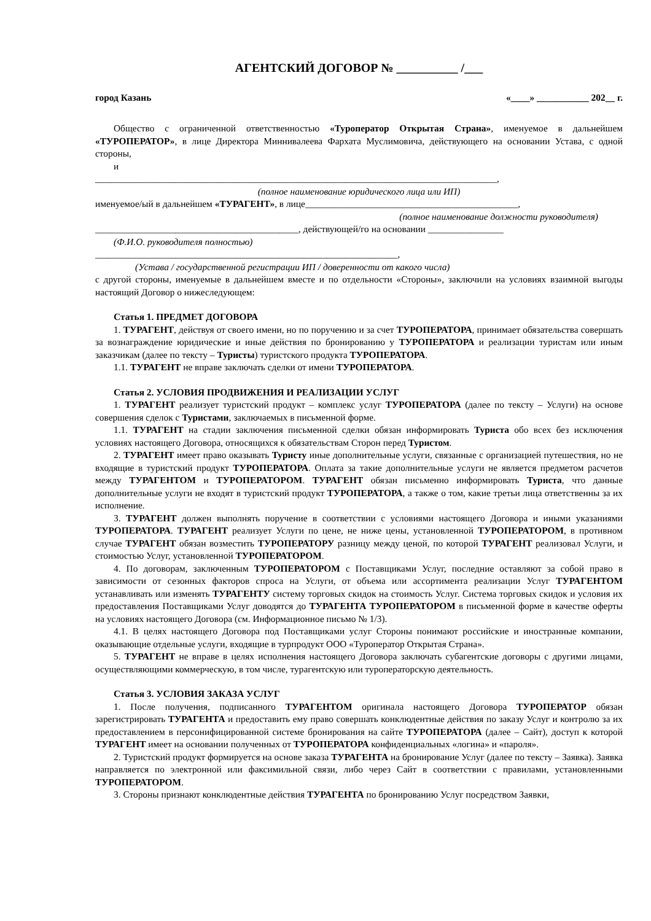АГЕНТСКИЙ ДОГОВОР № __________ /___
город Казань «____» ___________ 202__ г.
Общество с ограниченной ответственностью «Туроператор Открытая Страна», именуемое в дальнейшем «ТУРОПЕРАТОР», в лице Директора Миннивалеева Фархата Муслимовича, действующего на основании Устава, с одной стороны,
и
_____________________________________________________________________________________,
(полное наименование юридического лица или ИП)
именуемое/ый в дальнейшем «ТУРАГЕНТ», в лице_____________________________________________,
(полное наименование должности руководителя)
___________________________________________, действующей/го на основании ________________
(Ф.И.О. руководителя полностью)
________________________________________________________________,
(Устава / государственной регистрации ИП / доверенности от какого числа)
с другой стороны, именуемые в дальнейшем вместе и по отдельности «Стороны», заключили на условиях взаимной выгоды настоящий Договор о нижеследующем:
Статья 1. ПРЕДМЕТ ДОГОВОРА
1. ТУРАГЕНТ, действуя от своего имени, но по поручению и за счет ТУРОПЕРАТОРА, принимает обязательства совершать за вознаграждение юридические и иные действия по бронированию у ТУРОПЕРАТОРА и реализации туристам или иным заказчикам (далее по тексту – Туристы) туристского продукта ТУРОПЕРАТОРА.
1.1. ТУРАГЕНТ не вправе заключать сделки от имени ТУРОПЕРАТОРА.
Статья 2. УСЛОВИЯ ПРОДВИЖЕНИЯ И РЕАЛИЗАЦИИ УСЛУГ
1. ТУРАГЕНТ реализует туристский продукт – комплекс услуг ТУРОПЕРАТОРА (далее по тексту – Услуги) на основе совершения сделок с Туристами, заключаемых в письменной форме.
1.1. ТУРАГЕНТ на стадии заключения письменной сделки обязан информировать Туриста обо всех без исключения условиях настоящего Договора, относящихся к обязательствам Сторон перед Туристом.
2. ТУРАГЕНТ имеет право оказывать Туристу иные дополнительные услуги, связанные с организацией путешествия, но не входящие в туристский продукт ТУРОПЕРАТОРА. Оплата за такие дополнительные услуги не является предметом расчетов между ТУРАГЕНТОМ и ТУРОПЕРАТОРОМ. ТУРАГЕНТ обязан письменно информировать Туриста, что данные дополнительные услуги не входят в туристский продукт ТУРОПЕРАТОРА, а также о том, какие третьи лица ответственны за их исполнение.
3. ТУРАГЕНТ должен выполнять поручение в соответствии с условиями настоящего Договора и иными указаниями ТУРОПЕРАТОРА. ТУРАГЕНТ реализует Услуги по цене, не ниже цены, установленной ТУРОПЕРАТОРОМ, в противном случае ТУРАГЕНТ обязан возместить ТУРОПЕРАТОРУ разницу между ценой, по которой ТУРАГЕНТ реализовал Услуги, и стоимостью Услуг, установленной ТУРОПЕРАТОРОМ.
4. По договорам, заключенным ТУРОПЕРАТОРОМ с Поставщиками Услуг, последние оставляют за собой право в зависимости от сезонных факторов спроса на Услуги, от объема или ассортимента реализации Услуг ТУРАГЕНТОМ устанавливать или изменять ТУРАГЕНТУ систему торговых скидок на стоимость Услуг. Система торговых скидок и условия их предоставления Поставщиками Услуг доводятся до ТУРАГЕНТА ТУРОПЕРАТОРОМ в письменной форме в качестве оферты на условиях настоящего Договора (см. Информационное письмо № 1/3).
4.1. В целях настоящего Договора под Поставщиками услуг Стороны понимают российские и иностранные компании, оказывающие отдельные услуги, входящие в турпродукт ООО «Туроператор Открытая Страна».
5. ТУРАГЕНТ не вправе в целях исполнения настоящего Договора заключать субагентские договоры с другими лицами, осуществляющими коммерческую, в том числе, турагентскую или туроператорскую деятельность.
Статья 3. УСЛОВИЯ ЗАКАЗА УСЛУГ
1. После получения, подписанного ТУРАГЕНТОМ оригинала настоящего Договора ТУРОПЕРАТОР обязан зарегистрировать ТУРАГЕНТА и предоставить ему право совершать конклюдентные действия по заказу Услуг и контролю за их предоставлением в персонифицированной системе бронирования на сайте ТУРОПЕРАТОРА (далее – Сайт), доступ к которой ТУРАГЕНТ имеет на основании полученных от ТУРОПЕРАТОРА конфиденциальных «логина» и «пароля».
2. Туристский продукт формируется на основе заказа ТУРАГЕНТА на бронирование Услуг (далее по тексту – Заявка). Заявка направляется по электронной или факсимильной связи, либо через Сайт в соответствии с правилами, установленными ТУРОПЕРАТОРОМ.
3. Стороны признают конклюдентные действия ТУРАГЕНТА по бронированию Услуг посредством Заявки,